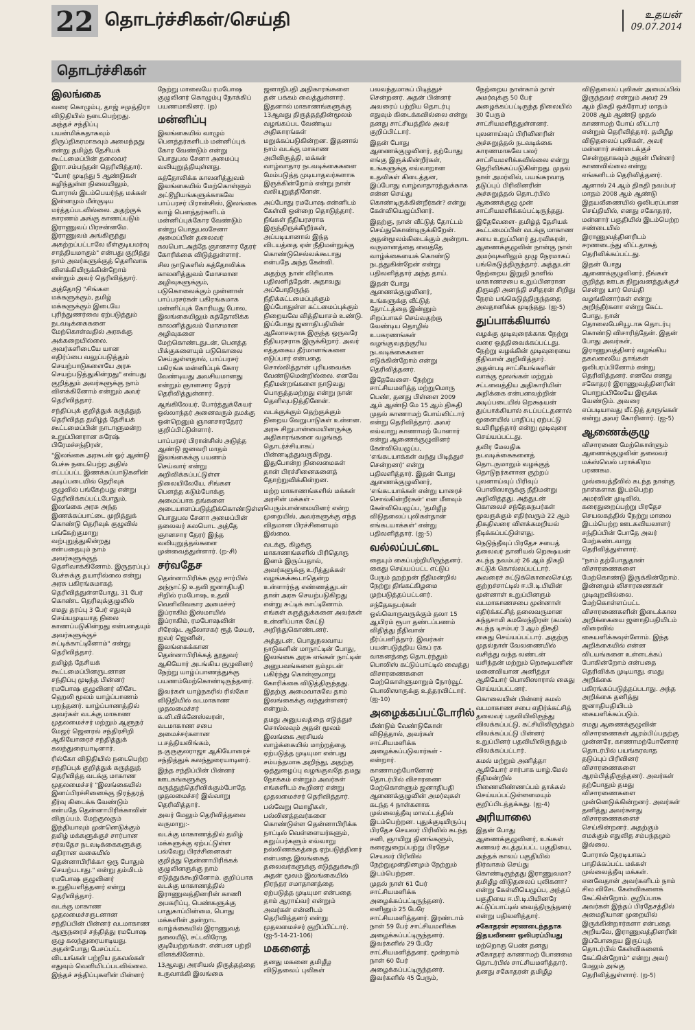22 தொடர்ச்சிகள்/செய்தி
உதயன்
09.07.2014
தொடர்ச்சிகள்
இலங்கை
வரை கொழும்பு, தாஜ் சமுத்திரா விடுதியில் நடைபெற்றது. அந்தச் சந்திப்பு பயன்மிக்கதாகவும் திருப்திகரமாகவும் அமைந்தது என்று தமிழ்த் தேசியக் கூட்டமைப்பின் தலைவர் இரா.சம்பந்தன் தெரிவித்தார். "போர் முடிந்து 5 ஆண்டுகள் கழிந்துள்ள நிலையிலும், போரால் இடம்பெயர்ந்த மக்கள் இன்னமும் மீள்குடிய மர்த்தப்படவில்லை. அதற்குக் காரணம் அங்கு காணப்படும் இராணுவப் பிரசன்னமே. இராணுவம் அங்கிருந்து அகற்றப்பட்டாலே மீள்குடியமர்வு சாத்தியமாகும்" என்பது குறித்து நாம் அவர்களுக்குத் தெளிவாக விளக்கியிருக்கின்றோம் என்றும் அவர் தெரிவித்தார்.
அத்தோடு "சிங்கள மக்களுக்கும், தமிழ் மக்களுக்கும் இடையே புரிந்துணர்வை ஏற்படுத்தும் நடவடிக்கைகளை மேற்கொள்வதில் அரசுக்கு அக்கறையில்லை. அவர்களிடையே யான எதிர்ப்பை வலுப்படுத்தும் செயற்பாடுகளையே அரசு செயற்படுத்துகின்றது" என்பது குறித்தும் அவர்களுக்கு நாம் விளக்கினோம் என்றும் அவர் தெரிவித்தார்.
சந்திப்புக் குறித்துக் கருத்துத் தெரிவித்த தமிழ்த் தேசியக் கூட்டமைப்பின் நாடாளுமன்ற உறுப்பினரான சுரேஷ் பிரேமச்சந்திரன்,
"இலங்கை அரசுடன் ஓர் ஆண்டு பேச்சு நடைபெற்ற அதில் எட்டப்பட்ட இணக்கப்பாடுகளின் அடிப்படையில் தெரிவுக் குழுவில் பங்கேற்பது என்று தெரிவிக்கப்பட்டபோதும், இலங்கை அரசு அந்த இணக்கப்பாட்டை முறித்துக் கொண்டு தெரிவுக் குழுவில் பங்கேற்குமாறு வற்புறுத்துகின்றது என்பதையும் நாம் அவர்களுக்குத் தெளிவாக்கினோம். இருதரப்புப் பேச்சுக்கு தயாரில்லை என்று அரசு பகிரங்கமாகத் தெரிவித்துள்ளபோது, 31 பேர் கொண்ட தெரிவுக்குழுவில் எமது தரப்பு 3 பேர் எதுவும் செய்யமுடியாத நிலை காணப்படுகின்றது என்பதையும் அவர்களுக்குச் சுட்டிக்காட்டினோம்" என்று தெரிவித்தார்.
தமிழ்த் தேசியக் கூட்டமைப்பினருடனான சந்திப்பு முடிந்த பின்னர் ரமபோஷ குழுவினர் விசேட ஹெலி மூலம் யாழ்ப்பாணம் பறந்தனர். யாழ்ப்பாணத்தில் அவர்கள் வடக்கு மாகாண முதலமைச்சர் மற்றும் ஆளுநர் மேஜர் ஜெனரல் சந்திரசிறி ஆகியோரைச் சந்தித்துக் கலந்துரையாடினார்.
ரில்கோ விடுதியில் நடைபெற்ற சந்திப்புக் குறித்துக் கருத்துத் தெரிவித்த வடக்கு மாகாண முதலமைச்சர் "இலங்கையில் இனப்பிரச்சினைக்கு நிரந்தரத் தீர்வு கிடைக்க வேண்டும் என்பதே தென்னாபிரிக்காவின் விருப்பம். மேற்குலகும் இந்தியாவும் முன்னெடுக்கும் தமிழ் மக்களுக்குச் சார்பான சர்வதேச நடவடிக்கைகளுக்கு எதிரான வகையில் தென்னாபிரிக்கா ஒரு போதும் செயற்படாது." என்று தம்மிடம் ரமபோஷ குழுவினர் உறுதியளித்தனர் என்று தெரிவித்தார்.
வடக்கு மாகாண முதலமைச்சருடனான சந்திப்பின் பின்னர் வடமாகாண ஆளுநரைச் சந்தித்து ரமபோஷ குழு கலந்துரையாடியது. அதன்போது பேசப்பட்ட விடயங்கள் பற்றிய தகவல்கள் எதுவும் வெளியிடப்படவில்லை. இந்தச் சந்திப்புகளின் பின்னர் நேற்று மாலையே ரமபோஷ குழுவினர் கொழும்பு நோக்கிப் பயணமாகினர். (ற)
மன்னிப்பு
இலங்கையில் வாழும் பௌத்தர்களிடம் மன்னிப்புக் கோர வேண்டும் என்று பொதுபல சேனா அமைப்பு வலியுறுத்தியுள்ளது.
கத்தோலிக்க காலனித்துவம் இலங்கையில் மேற்கொள்ளும் அட்டூழியங்களுக்காகவே பாப்பரசர் பிரான்சிஸ், இலங்கை வாழ் பௌத்தர்களிடம் மன்னிப்புக்கோர வேண்டும் என்று பொதுபலசேனா அமைப்பின் தலைவர் கலபொடஅத்தே ஞானசார தேரர் கோரிக்கை விடுத்துள்ளார்.
சில நாடுகளில் கத்தோலிக்க காலனித்துவம் மோசமான அழிவுகளுக்கும், படுகொலைக்கும் முன்னாள் பாப்பரசர்கள் பகிரங்கமாக மன்னிப்புக் கோரியது போல, இலங்கையிலும் கத்தோலிக்க காலனித்துவம் மோசமான அழிவுகளை மேற்கொண்டதுடன், பௌத்த பிக்குகளையும் படுகொலை செய்துள்ளதால், பாப்பரசர் பகிரங்க மன்னிப்புக் கோர வேண்டியது அவசியமானது என்றும் ஞானசார தேரர் தெரிவித்துள்ளார்.
ஆங்கிலேயர், போர்த்துக்கேயர் ஒல்லாந்தர் அனைவரும் தமக்கு ஒன்றெனும் ஞானசாரதேரர் குறிப்பிட்டுள்ளார்.
பாப்பரசர் பிரான்சிஸ் அடுத்த ஆண்டு ஜனவரி மாதம் இலங்கைக்கு பயணம் செய்வார் என்று அறிவிக்கப்பட்டுள்ள நிலையிலேயே, சிங்கள பௌத்த கடும்போக்கு அமைப்பாக தங்களை அடையாளப்படுத்திக்கொண்டுள்ள பொதுபல சேனா அமைப்பின் தலைவர் கலபொட அத்தே ஞானசார தேரர் இந்த வலியுறுத்தல்களை முன்வைத்துள்ளார். (ற-சி)
சர்வதேச
தென்னாபிரிக்க குழு சார்பில் அந்நாட்டு உதவி ஜனாதிபதி சிறில் ரமபோஷ, உதவி வெளிவிவகார அமைச்சர் இப்ராகிம் இஸ்மாயில் இப்ராகிம், ரமபோஷவின் சிரேஷ்ட ஆலோசகர் ரூத் மேயர், ஐவர் ஜெனின், இலங்கைக்கான தென்னாபிரிக்கத் தூதுவர் ஆகியோர் அடங்கிய குழுவினர் நேற்று யாழ்ப்பாணத்துக்கு பயணம்மேற்கொண்டிருந்தனர்.
இவர்கள் யாழ்நகரில் ரில்கோ விடுதியில் வடமாகாண முதலமைச்சர் க.வி.விக்னேஸ்வரன், வடமாகாண சபை அமைச்சர்களான ப.சத்தியலிங்கம், த.குருகுலராஜா ஆகியோரைச் சந்தித்துக் கலந்துரையாடினர்.
இந்த சந்திப்பின் பின்னர் ஊடகங்களுக்கு கருத்துத்தெரிவிக்கும்போதே முதலமைச்சர் இவ்வாறு தெரிவித்தார்.
அவர் மேலும் தெரிவித்தவை வருமாறு:-
வடக்கு மாகாணத்தில் தமிழ் மக்களுக்கு ஏற்பட்டுள்ள பல்வேறு பிரச்சினைகள் குறித்து தென்னாபிரிக்கக் குழுவினருக்கு நாம் எடுத்துக்கூறினோம். குறிப்பாக வடக்கு மாகாணத்தில் இராணுவத்தினரின் காணி அபகரிப்பு, பெண்களுக்கு பாதுகாப்பின்மை, பொது மக்களின் அன்றாட வாழ்க்கையில் இராணுவத் தலையீடு, சட்டவிரோத குடியேற்றங்கள். என்பன பற்றி விளக்கினோம்.
13ஆவது அரசியல் திருத்தத்தை உருவாக்கி இலங்கை ஜனாதிபதி அதிகாரங்களை தன் பக்கம் வைத்துள்ளார். இதனால் மாகாணங்களுக்கு 13ஆவது திருத்தத்தின்மூலம் வழங்கப்பட வேண்டிய அதிகாரங்கள் மறுக்கப்படுகின்றன. இதனால் நாம் வடக்கு மாகாண அபிவிருத்தி, மக்கள் வாழ்வாதார நடவடிக்கைகளை மேம்படுத்த முடியாதவர்களாக இருக்கின்றோம் என்று நான் வலியுறுத்தினேன்.
அப்போது ரமபோஷ என்னிடம் கேள்வி ஒன்றை தொடுத்தார். நீங்கள் நீதியரசராக இருந்திருக்கிறீர்கள், அப்படியானால் இந்த விடயத்தை ஏன் நீதிமன்றுக்கு கொண்டுசெல்லக்கூடாது என்பதே அந்த கேள்வி.
அதற்கு நான் விரிவாக பதிலளித்தேன். அதாவது அப்போதிருந்த நீதிக்கட்டமைப்புக்கும் இப்போதுள்ள கட்டமைப்புக்கும் நிறையவே வித்தியாசம் உண்டு. இப்போது ஜனாதிபதியின் ஆலோசகராக இருந்த ஒருவரே நீதியரசராக இருக்கிறார். அவர் எத்தகைய தீர்மானங்களை எடுப்பார் என்பதை சொல்லித்தான் புரியவைக்க வேண்டுமென்றில்லை. எனவே நீதிமன்றங்களை நாடுவது பொருத்தமற்றது என்று நான் தெளிவுபடுத்தினேன்.
வடக்குக்கும் தெற்குக்கும் நிறைய வேறுபாடுகள் உள்ளன. அரசு சிறுபான்மையினருக்கு அதிகாரங்களை வழங்கத் தொடர்ச்சியாகப் பின்னடித்துவருகிறது. இதுபோன்ற நிலைமைகள் தான் பிரச்சினைகளைத் தோற்றுவிக்கின்றன.
மற்ற மாகாணங்களில் மக்கள் அரசின் மக்கள் - பெரும்பான்மையினர் என்ற முறையில், அவர்களுக்கு எந்த விதமான பிரச்சினையும் இல்லை.
வடக்கு, கிழக்கு மாகாணங்களில் பிரிதொரு இனம் இருப்பதால், அவர்களுக்கு உரித்துக்கள் வழங்கக்கூடாதென்ற உள்ளார்ந்த எண்ணத்துடன் தான் அரசு செயற்படுகிறது என்று சுட்டிக் காட்டினோம். எங்கள் கருத்துக்களை அவர்கள் உன்னிப்பாக கேட்டு அறிந்துகொண்டனர்.
அத்துடன், பொதுநலவாய நாடுகளின் மாநாட்டின் போது, இலங்கை அரசு எங்கள் நாட்டின் அனுபவங்களை தம்முடன் பகிர்ந்து கொள்ளுமாறு கோரிக்கை விடுத்திருந்தது. இதற்கு அமைவாகவே தாம் இலங்கைக்கு வந்துள்ளனர் என்றும்.
தமது அனுபவத்தை எடுத்துச் சொல்லவும் அதன் மூலம் இலங்கை அரசியல் வாழ்க்கையில் மாற்றத்தை ஏற்படுத்த முடியுமா என்பது சம்பந்தமாக அறிந்து, அதற்கு ஒத்துழைப்பு வழங்குவதே தமது நோக்கம் என்றும் அவர்கள் எங்களிடம் கூறினர் என்று முதலமைச்சர் தெரிவித்தார்.
பல்வேறு மொழிகள், பல்லினத்தவர்களை கொண்டுள்ள தென்னாபிரிக்க நாட்டில் வெள்ளையர்களும், கறுப்பர்களும் எவ்வாறு நல்லிணக்கத்தை ஏற்படுத்தினர் என்பதை இலங்கைத் தலைவர்களுக்கு எடுத்துக்கூறி அதன் மூலம் இலங்கையில் நிரந்தர சமாதானத்தை ஏற்படுத்த முடியுமா என்பதை தாம் ஆராய்வர் என்றும் அவர்கள் என்னிடம் தெரிவித்தனர் என்று முதலமைச்சர் குறிப்பிட்டார். (ஐ-5-14-21-106)
மகனைத்
தனது மகனை தமிழீழ விடுதலைப் புலிகள் பலவந்தமாகப் பிடித்துச் சென்றனர். அதன் பின்னர் அவரைப் பற்றிய தொடர்பு எதுவும் கிடைக்கவில்லை என்று தனது சாட்சியத்தில் அவர் குறிப்பிட்டார்.
இதன் போது ஆணைக்குழுவினர், தற்போது எங்கு இருக்கின்றீர்கள், உங்களுக்கு எவ்வாறான உதவிகள் கிடைத்தன, இப்போது வாழ்வாதாரத்துக்காக என்ன செய்து கொண்டிருக்கின்றீர்கள்? என்று கேள்வியெழுப்பினர்.
இதற்கு, நான் வீட்டுத் தோட்டம் செய்துகொண்டிருக்கிறேன். அதன்மூலம்கிடைக்கும் அன்றாட வருமானத்தை வைத்தே வாழ்க்கையைக் கொண்டு நடத்துகின்றேன் என்று பதிலளித்தார் அந்த தாய்.
இதன் போது ஆணைக்குழுவினர், உங்களுக்கு வீட்டுத் தோட்டத்தை இன்னும் சிறப்பாகச் செய்வதற்கு வேண்டிய தொழில் உபகரணங்கள் வழங்குவதற்குரிய நடவடிக்கைகளை எடுக்கின்றோம் என்று தெரிவித்தனர்.
இதேவேளை- நேற்று சாட்சியமளித்த மற்றுமொரு பெண், தனது பிள்ளை 2009 ஆம் ஆண்டு மே 15 ஆம் திகதி முதல் காணாமற் போய்விட்டார் என்று தெரிவித்தார். அவர் எவ்வாறு காணாமற் போனார் என்று ஆணைக்குழுவினர் கேள்வியெழுப்ப, 'எங்கடயாக்கள் வந்து பிடித்துச் சென்றனர்' என்று பதிலளித்தார். இதன் போது ஆணைக்குழுவினர், 'எங்கடயாக்கள் என்று யாரைச் சொல்கின்றீர்கள்' என மீளவும் கேள்வியெழுப்ப, 'தமிழீழ விடுதலைப் புலிகள்தான் எங்கடயாக்கள்' என்று பதிலளித்தார். (ஐ-5)
வல்லப்பட்டை
தையும் கைப்பற்றியிருந்தனர். கைது செய்யப்பட்ட எட்டுப் பேரும் ஹற்றன் நீதிமன்றில் நேற்று திங்கட்கிழமை முற்படுத்தப்பட்டனர்.
சந்தேகநபர்கள் ஒவ்வொருவருக்கும் தலா 15 ஆயிரம் ரூபா தண்டப்பணம் விதித்து நீதிவான் தீர்ப்பளித்தார். இவர்கள் பயன்படுத்திய கெப் ரக வாகனத்தை தொடர்ந்தும் பொலிஸ் கட்டுப்பாட்டில் வைத்து விசாரணைகளை மேற்கொள்ளுமாறும் நோர்வூட் பொலிஸாருக்கு உத்தரவிட்டார். (ஐ-10)
அழைக்கப்பட்டோரில்
மீண்டும் வேண்டுகோள் விடுத்தால், அவர்கள் சாட்சியமளிக்க அழைக்கப்படுவார்கள் - என்றார்.
காணாமற்போனோர் தொடர்பில் விசாரணை மேற்கொள்ளும் ஜனாதிபதி ஆணைக்குழுவின் அமர்வுகள் கடந்த 4 நாள்களாக முல்லைத்தீவு மாவட்டத்தில் இடம்பெற்றன. புதுக்குடியிருப்பு பிரதேச செயலர் பிரிவில் கடந்த சனி, ஞாயிறு தினங்களும், கரைதுறைப்பற்று பிரதேச செயலர் பிரிவில் நேற்றுமுன்தினமும் நேற்றும் இடம்பெற்றன.
முதல் நாள் 61 பேர் சாட்சியமளிக்க அழைக்கப்பட்டிருந்தனர். எனினும் 25 பேரே சாட்சியமளித்தனர். இரண்டாம் நாள் 59 பேர் சாட்சியமளிக்க அழைக்கப்பட்டிருந்தனர். இவர்களில் 29 பேரே சாட்சியமளித்தனர். மூன்றாம் நாள் 60 பேர் அழைக்கப்பட்டிருந்தனர். இவர்களில் 45 பேரும், நேற்றைய நான்காம் நாள் அமர்வுக்கு 50 பேர் அழைக்கப்பட்டிருந்த நிலையில் 30 பேரும் சாட்சியமளித்துள்ளனர்.
புலனாய்வுப் பிரிவினரின் அச்சுறுத்தல் நடவடிக்கை காரணமாகவே பலர் சாட்சியமளிக்கவில்லை என்று தெரிவிக்கப்படுகின்றது. முதல் நாள் அமர்வில், பயங்கரவாத தடுப்புப் பிரிவினரின் அச்சுறுத்தல் தொடர்பில் ஆணைக்குழு முன் சாட்சியமளிக்கப்பட்டிருந்தது.
இதேவேளை- தமிழ்த் தேசியக் கூட்டமைப்பின் வடக்கு மாகாண சபை உறுப்பினர் து.ரவிகரன், ஆணைக்குழுவின் நான்கு நாள் அமர்வுகளிலும் முழு நேரமாகப் பங்கெடுத்திருந்தார். அத்துடன் நேற்றைய இறுதி நாளில் மாகாணசபை உறுப்பினரான திருமதி அனந்தி சசிதரன் சிறிது நேரம் பங்கெடுத்திருந்ததை அவதானிக்க முடிந்தது. (ஐ-5)
துப்பாக்கியால்
வழக்கு முடிவுரைக்காக நேற்று வரை ஒத்திவைக்கப்பட்டது. நேற்று வழக்கின் முடிவுரையை நீதிவான் அறிவித்தார். அதன்படி சாட்சியங்களின் வாக்கு மூலங்கள் மற்றும் சட்டவைத்திய அதிகாரியின் அறிக்கை என்பனவற்றின் அடிப்படையில் றெக்ஷயன் துப்பாக்கியால் சுடப்பட்டதனால் மூளையில் பாதிப்பு ஏற்பட்டு உயிரிழந்தார் என்று முடிவுரை செய்யப்பட்டது.
தவிர மேலதிக நடவடிக்கைகளைத் தொடருமாறும் வழக்குத் தொடுநர்களான குற்றப் புலனாய்வுப் பிரிவுப் பொலிஸாருக்கு நீதிமன்று அறிவித்தது. அத்துடன் கொலைச் சந்தேகநபர்கள் மூவருக்கும் எதிர்வரும் 22 ஆம் திகதிவரை விளக்கமறியல் நீடிக்கப்பட்டுள்ளது.
நெடுந்தீவுப் பிரதேச சபைத் தலைவர் தானியல் றெக்ஷயன் கடந்த நவம்பர் 26 ஆம் திகதி சுட்டுக் கொல்லப்பட்டார். அவரைச் சுட்டுக்கொலைசெய்த குற்றச்சாட்டில் ஈ.பி.டி.பியின் முன்னாள் உறுப்பினரும் வடமாகாணசபை முன்னாள் எதிர்க்கட்சித் தலைவருமான கந்தசாமி கமலேந்திரன் (கமல்) கடந்த டிசம்பர் 3 ஆம் திகதி கைது செய்யப்பட்டார். அதற்கு முதல்நாள் வேலணையில் வசித்து வந்த லண்டன் யசிந்தன் மற்றும் றெக்ஷயனின் மனைவியான அனித்தா ஆகியோர் பொலிஸாரால் கைது செய்யப்பட்டனர்.
கொலையின் பின்னர் கமல் வடமாகாண சபை எதிர்க்கட்சித் தலைவர் பதவியிலிருந்து விலக்கப்பட்டு, கட்சியிலிருந்தும் விலக்கப்பட்டு பின்னர் உறுப்பினர் பதவியிலிருந்தும் விலக்கப்பட்டார்.
கமல் மற்றும் அனித்தா ஆகியோர் சார்பாக யாழ்.மேல் நீதிமன்றில் பிணைவிண்ணப்பம் தாக்கல் செய்யப்பட்டுள்ளமையும் குறிப்பிடத்தக்கது. (ஐ-4)
அரியாலை
இதன் போது ஆணைக்குழுவினர், உங்கள் கணவர் கடத்தப்பட்ட பகுதியை, அந்தக் காலப் பகுதியில் நிர்வாகம் செய்து கொண்டிருந்தது இராணுவமா? தமிழீழ விடுதலைப் புலிகளா? என்று கேள்வியெழுப்ப, அந்தப் பகுதியை ஈ.பி.டி.பியினரே கட்டுப்பாட்டில் வைத்திருந்தனர் என்று பதிலளித்தார்.
சகோதரன் சரணடைந்ததாக இதயவீணை ஒலிபரப்பியது
மற்றொரு பெண் தனது சகோதரர் காணாமற் போனமை தொடர்பில் சாட்சியமளித்தார். தனது சகோதரன் தமிழீழ விடுதலைப் புலிகள் அமைப்பில் இருந்தவர் என்றும் அவர் 29 ஆம் திகதி ஒக்ரோபர் மாதம் 2008 ஆம் ஆண்டு முதல் காணாமற் போய் விட்டார் என்றும் தெரிவித்தார். தமிழீழ விடுதலைப் புலிகள், அவர் மன்னார் சண்டைக்குச் சென்றதாகவும் அதன் பின்னர் காணவில்லை என்று எங்களிடம் தெரிவித்தனர்.
ஆனால் 24 ஆம் திகதி நவம்பர் மாதம் 2008 ஆம் ஆண்டு இதயவீணையில் ஒலிபரப்பான செய்தியில், எனது சகோதரர், மன்னார் பகுதியில் இடம்பெற்ற சண்டையில் இராணுவத்தினரிடம் சரணடைந்து விட்டதாகத் தெரிவிக்கப்பட்டது.
இதன் போது ஆணைக்குழுவினர், நீங்கள் குறித்த ஊடக நிறுவனத்துக்குச் சென்று யார் செய்தி வழங்கினார்கள் என்று அறிந்தீர்களா என்று கேட்ட போது, நான் தொலைபேசியூடாக தொடர்பு கொண்டு விசாரித்தேன். இதன் போது அவர்கள், இராணுவத்தினர் வழங்கிய தகவலையே தாங்கள் ஒலிபரப்பினோம் என்று தெரிவித்தனர். எனவே எனது சகோதரர் இராணுவத்தினரின் பொறுப்பிலேயே இருக்க வேண்டும். அவரை எப்படியாவது மீட்டுத் தாருங்கள் என்று அவர் கோரினார். (ஐ-5)
ஆணைக்குழு
விசாரணை மேற்கொள்ளும் ஆணைக்குழுவின் தலைவர் மக்ஸ்வெல் பராக்கிரம பரணகம.
முல்லைத்தீவில் கடந்த நான்கு நாள்களாக இடம்பெற்ற அமர்வின் முடிவில், கரைதுறைப்பற்று பிரதேச செயலகத்தில் நேற்று மாலை இடம்பெற்ற ஊடகவியலாளர் சந்திப்பின் போதே அவர் மேற்கண்டவாறு தெரிவித்துள்ளார்.
"நாம் தற்போதுதான் விசாரணைகளை மேற்கொண்டு இருக்கின்றோம். இன்னமும் விசாரணைகள் முடிவுறவில்லை. மேற்கொள்ளப்பட்ட விசாரணைகளின் இடைக்கால அறிக்கையை ஜனாதிபதியிடம் விரைவில் கையளிக்கவுள்ளோம். இந்த அறிக்கையில் என்ன விடயங்களை உள்ளடக்கப் போகின்றோம் என்பதை தெரிவிக்க முடியாது. எமது அறிக்கை பகிரங்கப்படுத்தப்படாது. அந்த அறிக்கை தனித்து ஜனாதிபதியிடம் கையளிக்கப்படும்.
எமது ஆணைக்குழுவின் விசாரணைகள் ஆரம்பிப்பதற்கு முன்னரே, காணாமற்போனோர் தொடர்பில் பயங்கரவாத தடுப்புப் பிரிவினர் விசாரணைகளை ஆரம்பித்திருந்தனர். அவர்கள் தற்போதும் தமது விசாரணைகளை முன்னெடுக்கின்றனர். அவர்கள் தனித்து அவர்களது விசாரணைகளைச் செய்கின்றனர். அதற்கும் எமக்கும் எதுவித சம்பந்தமும் இல்லை.
போரால் நேரடியாகப் பாதிக்கப்பட்ட மக்கள் முல்லைத்தீவு மக்கள். எனவேதான் அவர்களிடம் நாம் சில விசேட கேள்விகளைக் கேட்கின்றோம். குறிப்பாக அவர்கள் இந்தப் பிரதேசத்தில் அமைதியான முறையில் இருக்கின்றார்களா என்பதை அறியவே, இராணுவத்தினரின் இப்போதைய இருப்புத் தொடர்பில் கேள்விகளைக் கேட்கின்றோம்" என்று அவர் மேலும் அங்கு தெரிவித்துள்ளார். (ற-5)